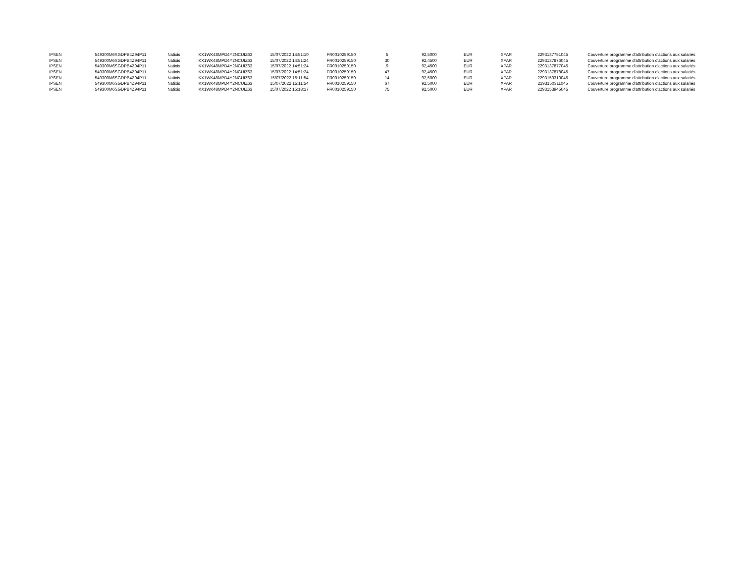| IPSEN | 549300M6SGDPB4Z94P11 | Natixis | KX1WK48MPD4Y2NCUIZ63 | 15/07/2022 14:51:10 | FR0010259150 | 5 | 92,5000 | EUR | XPAR | 2293137751045 | Couverture programme d'attribution d'actions aux salariés |
| IPSEN | 549300M6SGDPB4Z94P11 | Natixis | KX1WK48MPD4Y2NCUIZ63 | 15/07/2022 14:51:24 | FR0010259150 | 30 | 92,4500 | EUR | XPAR | 2293137876045 | Couverture programme d'attribution d'actions aux salariés |
| IPSEN | 549300M6SGDPB4Z94P11 | Natixis | KX1WK48MPD4Y2NCUIZ63 | 15/07/2022 14:51:24 | FR0010259150 | 9 | 92,4500 | EUR | XPAR | 2293137877045 | Couverture programme d'attribution d'actions aux salariés |
| IPSEN | 549300M6SGDPB4Z94P11 | Natixis | KX1WK48MPD4Y2NCUIZ63 | 15/07/2022 14:51:24 | FR0010259150 | 47 | 92,4500 | EUR | XPAR | 2293137878045 | Couverture programme d'attribution d'actions aux salariés |
| IPSEN | 549300M6SGDPB4Z94P11 | Natixis | KX1WK48MPD4Y2NCUIZ63 | 15/07/2022 15:11:54 | FR0010259150 | 14 | 92,5000 | EUR | XPAR | 2293150310045 | Couverture programme d'attribution d'actions aux salariés |
| IPSEN | 549300M6SGDPB4Z94P11 | Natixis | KX1WK48MPD4Y2NCUIZ63 | 15/07/2022 15:11:54 | FR0010259150 | 67 | 92,5000 | EUR | XPAR | 2293150311045 | Couverture programme d'attribution d'actions aux salariés |
| IPSEN | 549300M6SGDPB4Z94P11 | Natixis | KX1WK48MPD4Y2NCUIZ63 | 15/07/2022 15:18:17 | FR0010259150 | 75 | 92,5000 | EUR | XPAR | 2293153945045 | Couverture programme d'attribution d'actions aux salariés |